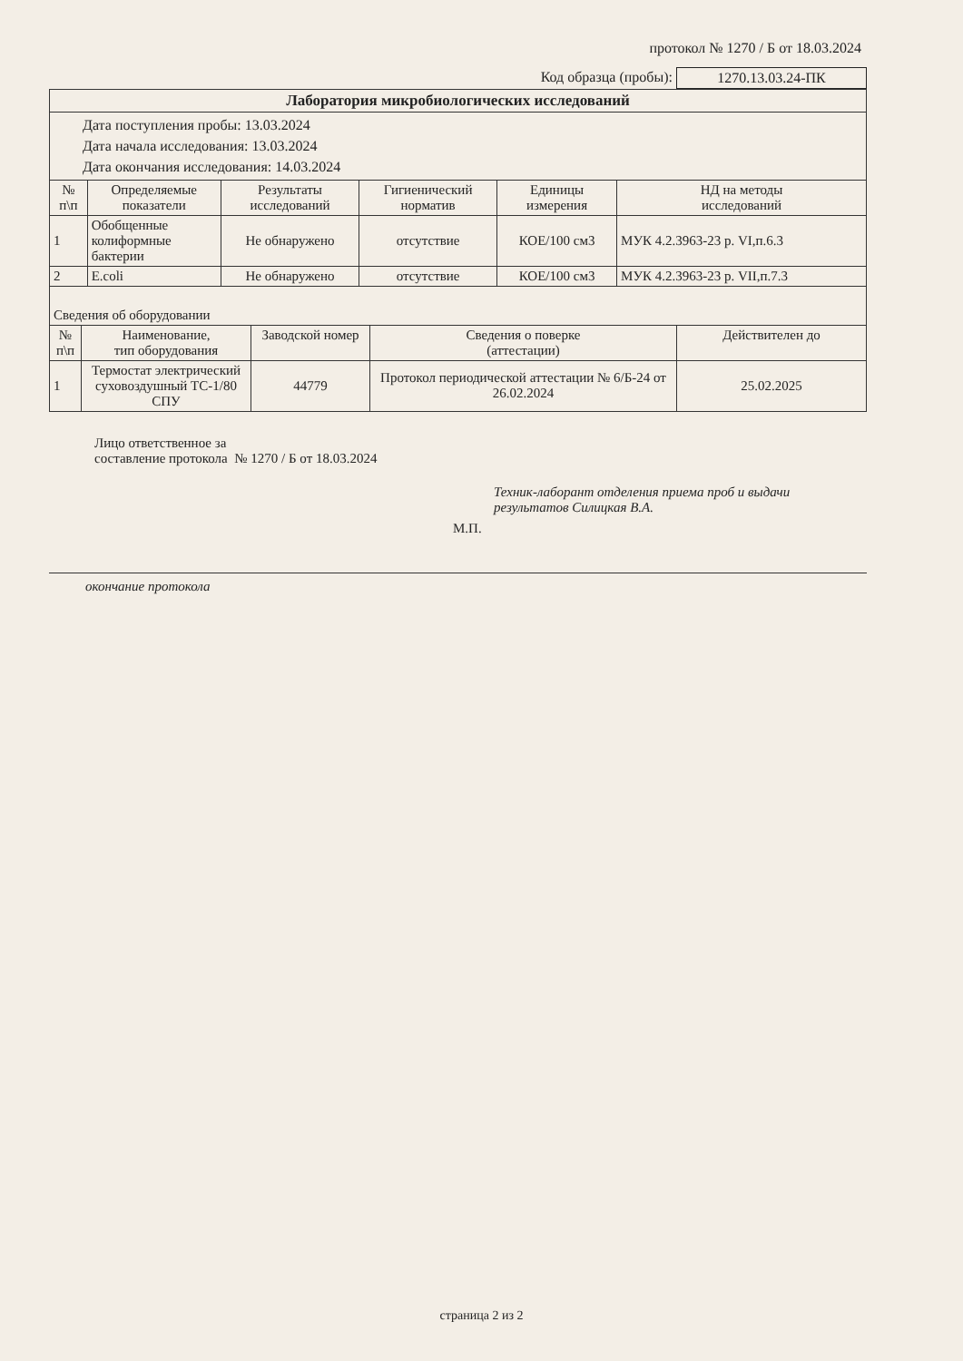протокол № 1270 / Б от 18.03.2024
Код образца (пробы): 1270.13.03.24-ПК
| Лаборатория микробиологических исследований | | | | | |
| Дата поступления пробы: 13.03.2024 Дата начала исследования: 13.03.2024 Дата окончания исследования: 14.03.2024 | | | | | |
| № п\п | Определяемые показатели | Результаты исследований | Гигиенический норматив | Единицы измерения | НД на методы исследований |
| 1 | Обобщенные колиформные бактерии | Не обнаружено | отсутствие | КОЕ/100 см3 | МУК 4.2.3963-23 р. VI,п.6.3 |
| 2 | E.coli | Не обнаружено | отсутствие | КОЕ/100 см3 | МУК 4.2.3963-23 р. VII,п.7.3 |
| Сведения об оборудовании | | | | |
| № п\п | Наименование, тип оборудования | Заводской номер | Сведения о поверке (аттестации) | Действителен до |
| 1 | Термостат электрический суховоздушный ТС-1/80 СПУ | 44779 | Протокол периодической аттестации № 6/Б-24 от 26.02.2024 | 25.02.2025 |
Лицо ответственное за
составление протокола № 1270 / Б от 18.03.2024
Техник-лаборант отделения приема проб и выдачи результатов Силицкая В.А.
М.П.
окончание протокола
страница 2 из 2